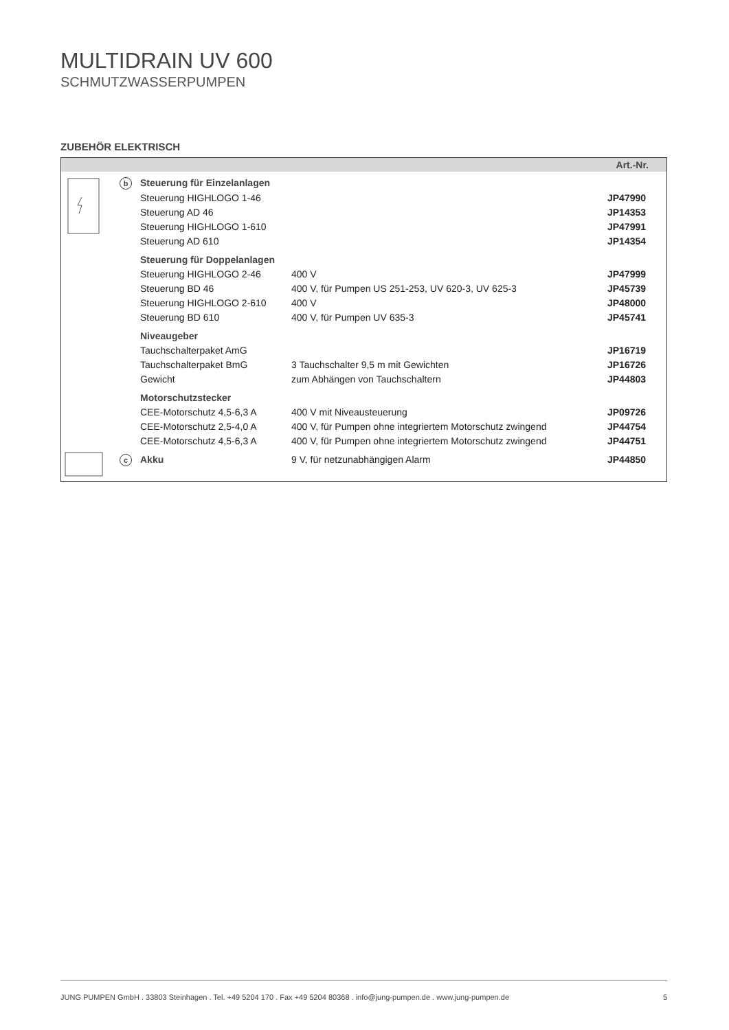MULTIDRAIN UV 600
SCHMUTZWASSERPUMPEN
ZUBEHÖR ELEKTRISCH
| Art.-Nr. | | | | |
| --- | --- | --- | --- | --- |
| | b | Steuerung für Einzelanlagen | | |
| | | Steuerung HIGHLOGO 1-46 | | JP47990 |
| | | Steuerung AD 46 | | JP14353 |
| | | Steuerung HIGHLOGO 1-610 | | JP47991 |
| | | Steuerung AD 610 | | JP14354 |
| | | Steuerung für Doppelanlagen | | |
| | | Steuerung HIGHLOGO 2-46 | 400 V | JP47999 |
| | | Steuerung BD 46 | 400 V, für Pumpen US 251-253, UV 620-3, UV 625-3 | JP45739 |
| | | Steuerung HIGHLOGO 2-610 | 400 V | JP48000 |
| | | Steuerung BD 610 | 400 V, für Pumpen UV 635-3 | JP45741 |
| | | Niveaugeber | | |
| | | Tauchschalterpaket AmG | | JP16719 |
| | | Tauchschalterpaket BmG | 3 Tauchschalter 9,5 m mit Gewichten | JP16726 |
| | | Gewicht | zum Abhängen von Tauchschaltern | JP44803 |
| | | Motorschutzstecker | | |
| | | CEE-Motorschutz 4,5-6,3 A | 400 V mit Niveausteuerung | JP09726 |
| | | CEE-Motorschutz 2,5-4,0 A | 400 V, für Pumpen ohne integriertem Motorschutz zwingend | JP44754 |
| | | CEE-Motorschutz 4,5-6,3 A | 400 V, für Pumpen ohne integriertem Motorschutz zwingend | JP44751 |
| | c | Akku | 9 V, für netzunabhängigen Alarm | JP44850 |
JUNG PUMPEN GmbH . 33803 Steinhagen . Tel. +49 5204 170 . Fax +49 5204 80368 . info@jung-pumpen.de . www.jung-pumpen.de 5